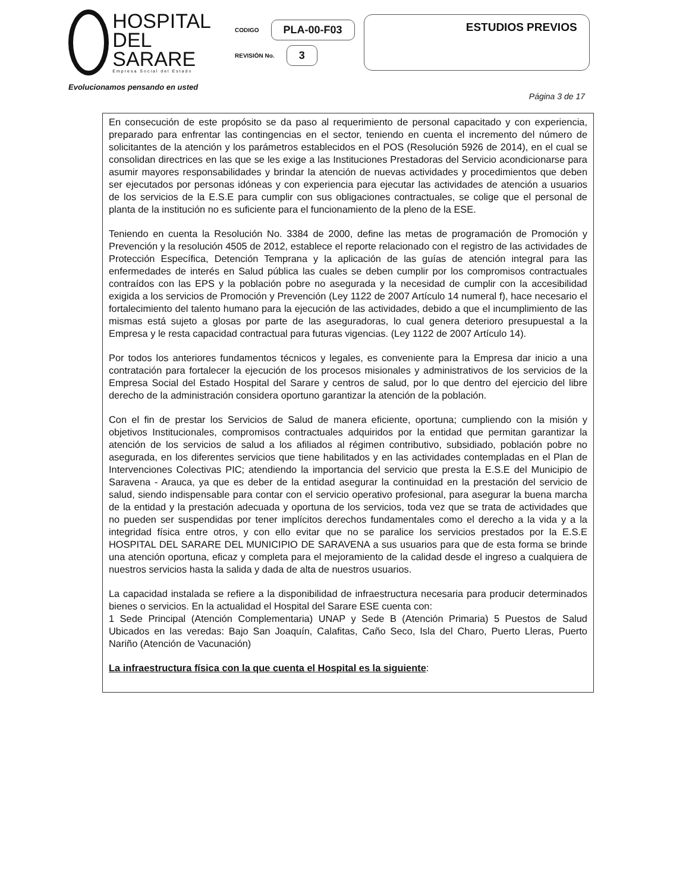HOSPITAL
DEL SARARE
Empresa Social del Estado
CODIGO PLA-00-F03
REVISIÓN No. 3
ESTUDIOS PREVIOS
Evolucionamos pensando en usted
Página 3 de 17
En consecución de este propósito se da paso al requerimiento de personal capacitado y con experiencia, preparado para enfrentar las contingencias en el sector, teniendo en cuenta el incremento del número de solicitantes de la atención y los parámetros establecidos en el POS (Resolución 5926 de 2014), en el cual se consolidan directrices en las que se les exige a las Instituciones Prestadoras del Servicio acondicionarse para asumir mayores responsabilidades y brindar la atención de nuevas actividades y procedimientos que deben ser ejecutados por personas idóneas y con experiencia para ejecutar las actividades de atención a usuarios de los servicios de la E.S.E para cumplir con sus obligaciones contractuales, se colige que el personal de planta de la institución no es suficiente para el funcionamiento de la pleno de la ESE.
Teniendo en cuenta la Resolución No. 3384 de 2000, define las metas de programación de Promoción y Prevención y la resolución 4505 de 2012, establece el reporte relacionado con el registro de las actividades de Protección Específica, Detención Temprana y la aplicación de las guías de atención integral para las enfermedades de interés en Salud pública las cuales se deben cumplir por los compromisos contractuales contraídos con las EPS y la población pobre no asegurada y la necesidad de cumplir con la accesibilidad exigida a los servicios de Promoción y Prevención (Ley 1122 de 2007 Artículo 14 numeral f), hace necesario el fortalecimiento del talento humano para la ejecución de las actividades, debido a que el incumplimiento de las mismas está sujeto a glosas por parte de las aseguradoras, lo cual genera deterioro presupuestal a la Empresa y le resta capacidad contractual para futuras vigencias. (Ley 1122 de 2007 Artículo 14).
Por todos los anteriores fundamentos técnicos y legales, es conveniente para la Empresa dar inicio a una contratación para fortalecer la ejecución de los procesos misionales y administrativos de los servicios de la Empresa Social del Estado Hospital del Sarare y centros de salud, por lo que dentro del ejercicio del libre derecho de la administración considera oportuno garantizar la atención de la población.
Con el fin de prestar los Servicios de Salud de manera eficiente, oportuna; cumpliendo con la misión y objetivos Institucionales, compromisos contractuales adquiridos por la entidad que permitan garantizar la atención de los servicios de salud a los afiliados al régimen contributivo, subsidiado, población pobre no asegurada, en los diferentes servicios que tiene habilitados y en las actividades contempladas en el Plan de Intervenciones Colectivas PIC; atendiendo la importancia del servicio que presta la E.S.E del Municipio de Saravena - Arauca, ya que es deber de la entidad asegurar la continuidad en la prestación del servicio de salud, siendo indispensable para contar con el servicio operativo profesional, para asegurar la buena marcha de la entidad y la prestación adecuada y oportuna de los servicios, toda vez que se trata de actividades que no pueden ser suspendidas por tener implícitos derechos fundamentales como el derecho a la vida y a la integridad física entre otros, y con ello evitar que no se paralice los servicios prestados por la E.S.E HOSPITAL DEL SARARE DEL MUNICIPIO DE SARAVENA a sus usuarios para que de esta forma se brinde una atención oportuna, eficaz y completa para el mejoramiento de la calidad desde el ingreso a cualquiera de nuestros servicios hasta la salida y dada de alta de nuestros usuarios.
La capacidad instalada se refiere a la disponibilidad de infraestructura necesaria para producir determinados bienes o servicios. En la actualidad el Hospital del Sarare ESE cuenta con:
1 Sede Principal (Atención Complementaria) UNAP y Sede B (Atención Primaria) 5 Puestos de Salud Ubicados en las veredas: Bajo San Joaquín, Calafitas, Caño Seco, Isla del Charo, Puerto Lleras, Puerto Nariño (Atención de Vacunación)
La infraestructura física con la que cuenta el Hospital es la siguiente: